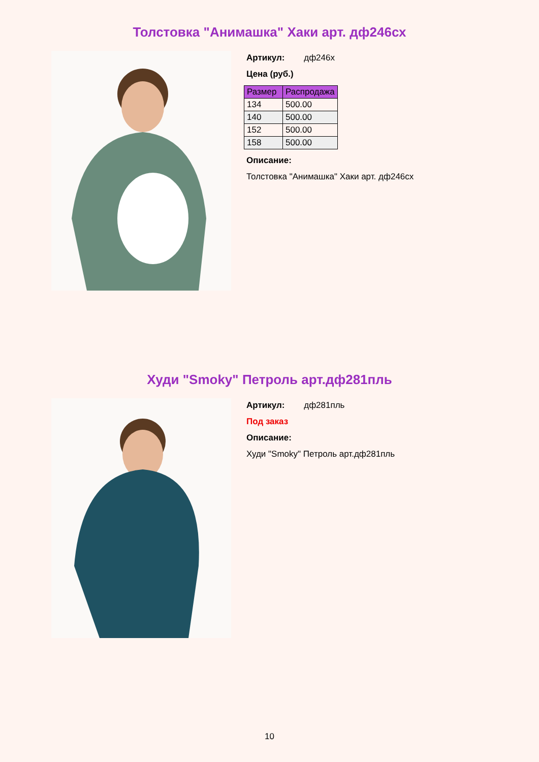Толстовка "Анимашка" Хаки арт. дф246сх
Артикул: дф246х
Цена (руб.)
| Размер | Распродажа |
| --- | --- |
| 134 | 500.00 |
| 140 | 500.00 |
| 152 | 500.00 |
| 158 | 500.00 |
Описание:
Толстовка "Анимашка" Хаки арт. дф246сх
Худи "Smoky" Петроль арт.дф281пль
Артикул: дф281пль
Под заказ
Описание:
Худи "Smoky" Петроль арт.дф281пль
10